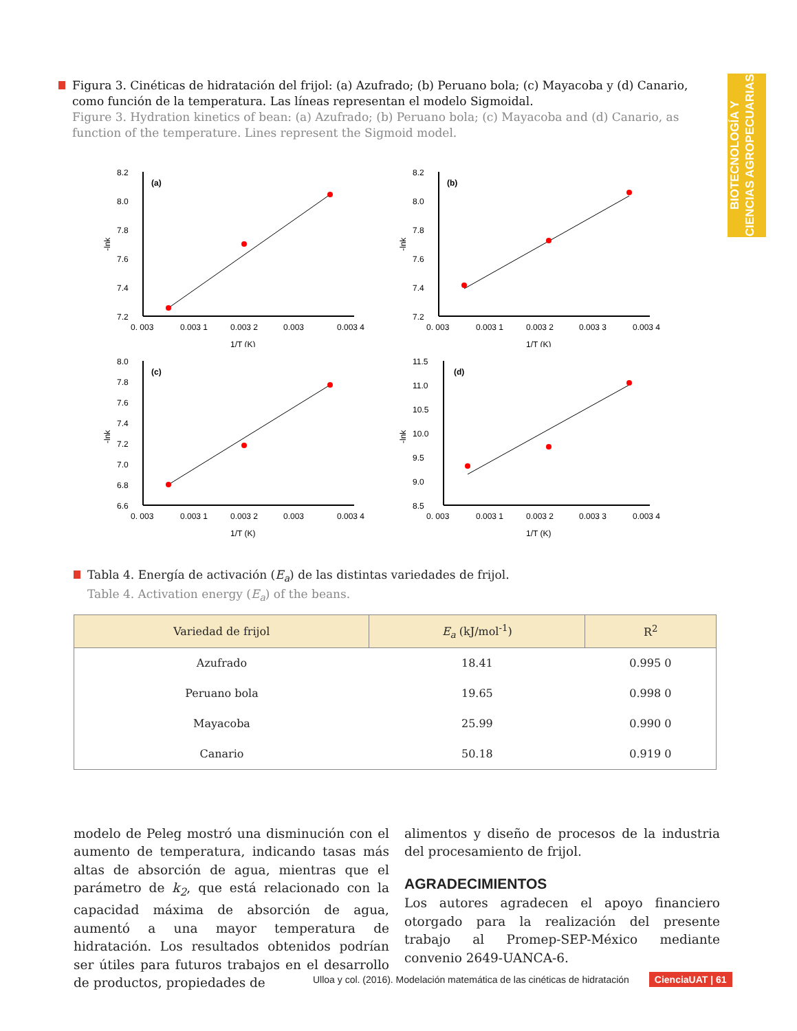BIOTECNOLOGÍA Y CIENCIAS AGROPECUARIAS
Figura 3. Cinéticas de hidratación del frijol: (a) Azufrado; (b) Peruano bola; (c) Mayacoba y (d) Canario, como función de la temperatura. Las líneas representan el modelo Sigmoidal.
Figure 3. Hydration kinetics of bean: (a) Azufrado; (b) Peruano bola; (c) Mayacoba and (d) Canario, as function of the temperature. Lines represent the Sigmoid model.
-lnk
8.2
8.0
7.8
7.6
7.4
7.2
(a)
0. 003
0.003 1
0.003 2
0.003
0.003 4
1/T (K)
-lnk
8.2
8.0
7.8
7.6
7.4
7.2
(b)
0. 003
0.003 1
0.003 2
0.003 3
0.003 4
1/T (K)
-lnk
8.0
7.8
7.6
7.4
7.2
7.0
6.8
6.6
(c)
0. 003
0.003 1
0.003 2
0.003
0.003 4
1/T (K)
-lnk
11.5
11.0
10.5
10.0
9.5
9.0
8.5
(d)
0. 003
0.003 1
0.003 2
0.003 3
0.003 4
1/T (K)
Tabla 4. Energía de activación (E<sub>a</sub>) de las distintas variedades de frijol.
Table 4. Activation energy (E<sub>a</sub>) of the beans.
| Variedad de frijol | E<sub>a</sub> (kJ/mol<sup>-1</sup>) | R<sup>2</sup> |
| --- | --- | --- |
| Azufrado | 18.41 | 0.995 0 |
| Peruano bola | 19.65 | 0.998 0 |
| Mayacoba | 25.99 | 0.990 0 |
| Canario | 50.18 | 0.919 0 |
modelo de Peleg mostró una disminución con el aumento de temperatura, indicando tasas más altas de absorción de agua, mientras que el parámetro de k<sub>2</sub>, que está relacionado con la capacidad máxima de absorción de agua, aumentó a una mayor temperatura de hidratación. Los resultados obtenidos podrían ser útiles para futuros trabajos en el desarrollo de productos, propiedades de
alimentos y diseño de procesos de la industria del procesamiento de frijol.
AGRADECIMIENTOS
Los autores agradecen el apoyo financiero otorgado para la realización del presente trabajo al Promep-SEP-México mediante convenio 2649-UANCA-6.
Ulloa y col. (2016). Modelación matemática de las cinéticas de hidratación CienciaUAT | 61